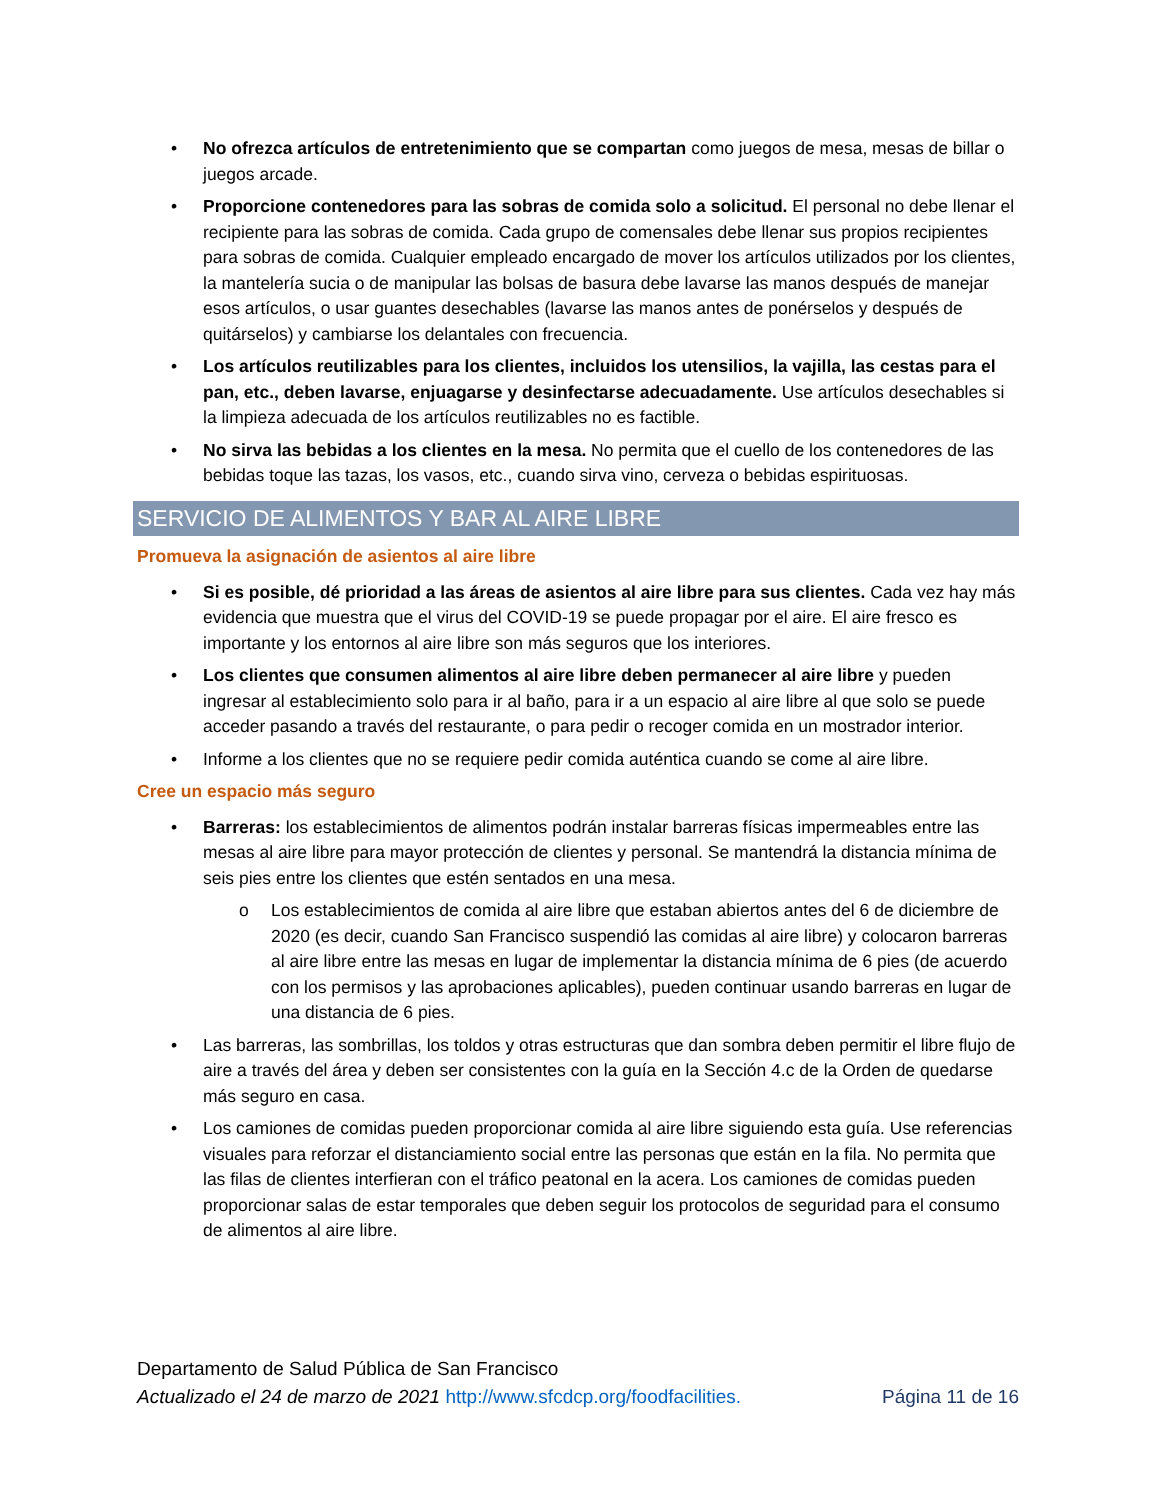• No ofrezca artículos de entretenimiento que se compartan como juegos de mesa, mesas de billar o juegos arcade.
• Proporcione contenedores para las sobras de comida solo a solicitud. El personal no debe llenar el recipiente para las sobras de comida. Cada grupo de comensales debe llenar sus propios recipientes para sobras de comida. Cualquier empleado encargado de mover los artículos utilizados por los clientes, la mantelería sucia o de manipular las bolsas de basura debe lavarse las manos después de manejar esos artículos, o usar guantes desechables (lavarse las manos antes de ponérselos y después de quitárselos) y cambiarse los delantales con frecuencia.
• Los artículos reutilizables para los clientes, incluidos los utensilios, la vajilla, las cestas para el pan, etc., deben lavarse, enjuagarse y desinfectarse adecuadamente. Use artículos desechables si la limpieza adecuada de los artículos reutilizables no es factible.
• No sirva las bebidas a los clientes en la mesa. No permita que el cuello de los contenedores de las bebidas toque las tazas, los vasos, etc., cuando sirva vino, cerveza o bebidas espirituosas.
SERVICIO DE ALIMENTOS Y BAR AL AIRE LIBRE
Promueva la asignación de asientos al aire libre
• Si es posible, dé prioridad a las áreas de asientos al aire libre para sus clientes. Cada vez hay más evidencia que muestra que el virus del COVID-19 se puede propagar por el aire. El aire fresco es importante y los entornos al aire libre son más seguros que los interiores.
• Los clientes que consumen alimentos al aire libre deben permanecer al aire libre y pueden ingresar al establecimiento solo para ir al baño, para ir a un espacio al aire libre al que solo se puede acceder pasando a través del restaurante, o para pedir o recoger comida en un mostrador interior.
• Informe a los clientes que no se requiere pedir comida auténtica cuando se come al aire libre.
Cree un espacio más seguro
• Barreras: los establecimientos de alimentos podrán instalar barreras físicas impermeables entre las mesas al aire libre para mayor protección de clientes y personal. Se mantendrá la distancia mínima de seis pies entre los clientes que estén sentados en una mesa.
o Los establecimientos de comida al aire libre que estaban abiertos antes del 6 de diciembre de 2020 (es decir, cuando San Francisco suspendió las comidas al aire libre) y colocaron barreras al aire libre entre las mesas en lugar de implementar la distancia mínima de 6 pies (de acuerdo con los permisos y las aprobaciones aplicables), pueden continuar usando barreras en lugar de una distancia de 6 pies.
• Las barreras, las sombrillas, los toldos y otras estructuras que dan sombra deben permitir el libre flujo de aire a través del área y deben ser consistentes con la guía en la Sección 4.c de la Orden de quedarse más seguro en casa.
• Los camiones de comidas pueden proporcionar comida al aire libre siguiendo esta guía. Use referencias visuales para reforzar el distanciamiento social entre las personas que están en la fila. No permita que las filas de clientes interfieran con el tráfico peatonal en la acera. Los camiones de comidas pueden proporcionar salas de estar temporales que deben seguir los protocolos de seguridad para el consumo de alimentos al aire libre.
Departamento de Salud Pública de San Francisco
Actualizado el 24 de marzo de 2021 http://www.sfcdcp.org/foodfacilities. Página 11 de 16